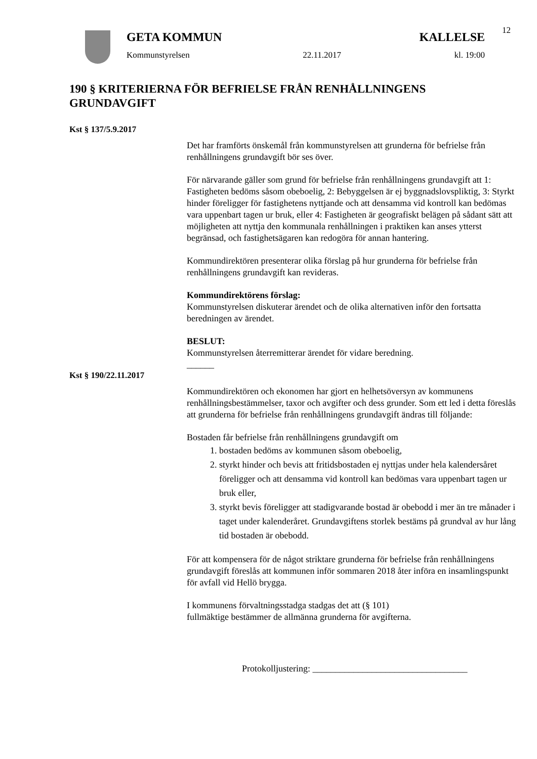12
GETA KOMMUN KALLELSE
Kommunstyrelsen 22.11.2017 kl. 19:00
190 § KRITERIERNA FÖR BEFRIELSE FRÅN RENHÅLLNINGENS GRUNDAVGIFT
Kst § 137/5.9.2017
Det har framförts önskemål från kommunstyrelsen att grunderna för befrielse från renhållningens grundavgift bör ses över.
För närvarande gäller som grund för befrielse från renhållningens grundavgift att 1: Fastigheten bedöms såsom obeboelig, 2: Bebyggelsen är ej byggnadslovspliktig, 3: Styrkt hinder föreligger för fastighetens nyttjande och att densamma vid kontroll kan bedömas vara uppenbart tagen ur bruk, eller 4: Fastigheten är geografiskt belägen på sådant sätt att möjligheten att nyttja den kommunala renhållningen i praktiken kan anses ytterst begränsad, och fastighetsägaren kan redogöra för annan hantering.
Kommundirektören presenterar olika förslag på hur grunderna för befrielse från renhållningens grundavgift kan revideras.
Kommundirektörens förslag:
Kommunstyrelsen diskuterar ärendet och de olika alternativen inför den fortsatta beredningen av ärendet.
BESLUT:
Kommunstyrelsen återremitterar ärendet för vidare beredning.
______
Kst § 190/22.11.2017
Kommundirektören och ekonomen har gjort en helhetsöversyn av kommunens renhållningsbestämmelser, taxor och avgifter och dess grunder. Som ett led i detta föreslås att grunderna för befrielse från renhållningens grundavgift ändras till följande:
Bostaden får befrielse från renhållningens grundavgift om
1. bostaden bedöms av kommunen såsom obeboelig,
2. styrkt hinder och bevis att fritidsbostaden ej nyttjas under hela kalendersåret föreligger och att densamma vid kontroll kan bedömas vara uppenbart tagen ur bruk eller,
3. styrkt bevis föreligger att stadigvarande bostad är obebodd i mer än tre månader i taget under kalenderåret. Grundavgiftens storlek bestäms på grundval av hur lång tid bostaden är obebodd.
För att kompensera för de något striktare grunderna för befrielse från renhållningens grundavgift föreslås att kommunen inför sommaren 2018 åter införa en insamlingspunkt för avfall vid Hellö brygga.
I kommunens förvaltningsstadga stadgas det att (§ 101)
fullmäktige bestämmer de allmänna grunderna för avgifterna.
Protokolljustering: __________________________________